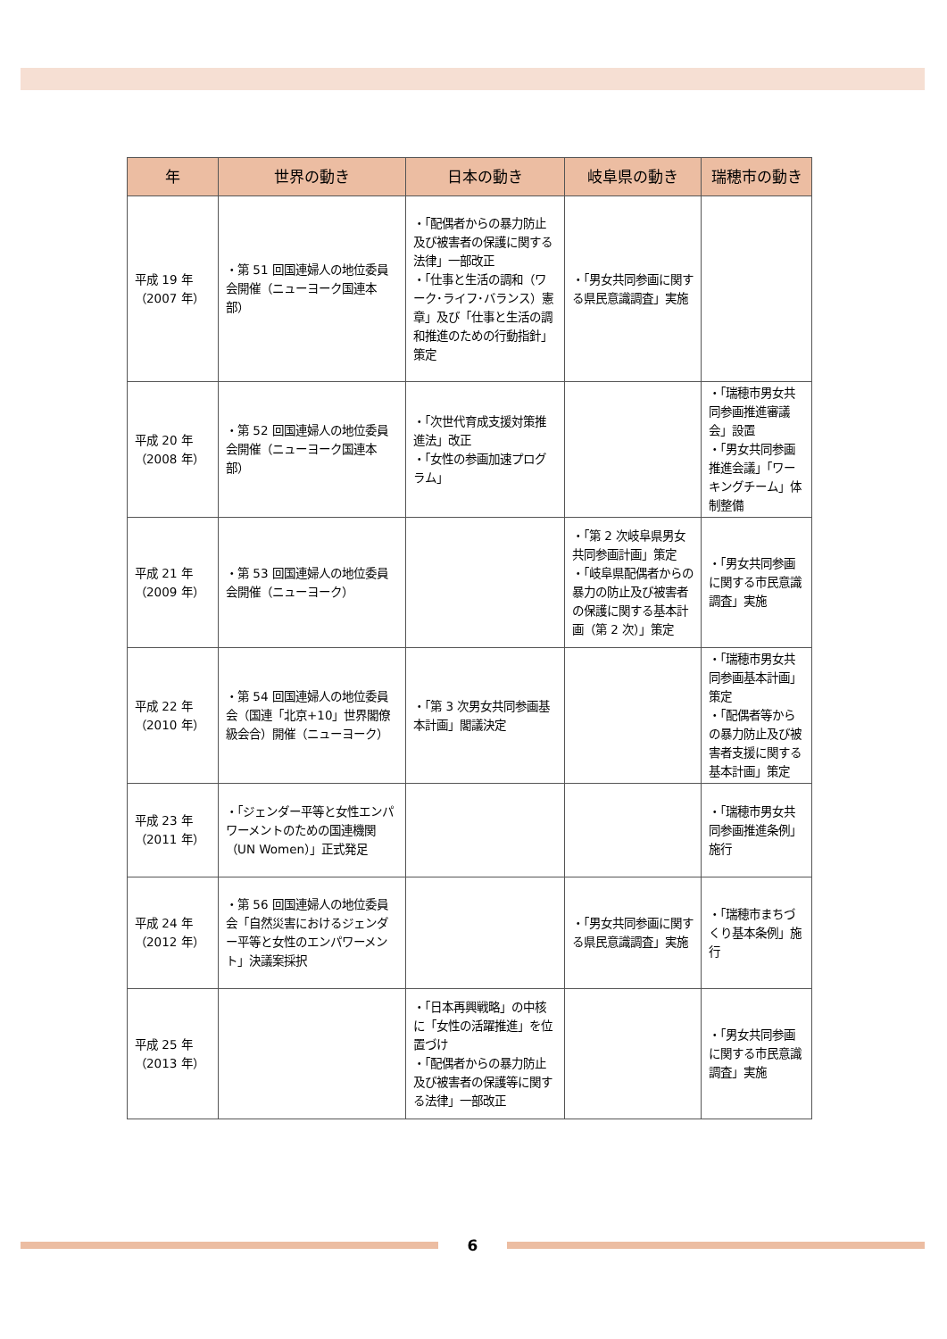| 年 | 世界の動き | 日本の動き | 岐阜県の動き | 瑞穂市の動き |
| --- | --- | --- | --- | --- |
| 平成 19 年 （2007 年） | ・第 51 回国連婦人の地位委員会開催（ニューヨーク国連本部） | ・「配偶者からの暴力防止及び被害者の保護に関する法律」一部改正 ・「仕事と生活の調和（ワーク･ライフ･バランス）憲章」及び「仕事と生活の調和推進のための行動指針」策定 | ・「男女共同参画に関する県民意識調査」実施 | |
| 平成 20 年 （2008 年） | ・第 52 回国連婦人の地位委員会開催（ニューヨーク国連本部） | ・「次世代育成支援対策推進法」改正 ・「女性の参画加速プログラム」 | | ・「瑞穂市男女共同参画推進審議会」設置 ・「男女共同参画推進会議」「ワーキングチーム」体制整備 |
| 平成 21 年 （2009 年） | ・第 53 回国連婦人の地位委員会開催（ニューヨーク） | | ・「第 2 次岐阜県男女共同参画計画」策定 ・「岐阜県配偶者からの暴力の防止及び被害者の保護に関する基本計画（第 2 次）」策定 | ・「男女共同参画に関する市民意識調査」実施 |
| 平成 22 年 （2010 年） | ・第 54 回国連婦人の地位委員会（国連「北京+10」世界閣僚級会合）開催（ニューヨーク） | ・「第 3 次男女共同参画基本計画」閣議決定 | | ・「瑞穂市男女共同参画基本計画」策定 ・「配偶者等からの暴力防止及び被害者支援に関する基本計画」策定 |
| 平成 23 年 （2011 年） | ・「ジェンダー平等と女性エンパワーメントのための国連機関（UN Women）」正式発足 | | | ・「瑞穂市男女共同参画推進条例」施行 |
| 平成 24 年 （2012 年） | ・第 56 回国連婦人の地位委員会「自然災害におけるジェンダー平等と女性のエンパワーメント」決議案採択 | | ・「男女共同参画に関する県民意識調査」実施 | ・「瑞穂市まちづくり基本条例」施行 |
| 平成 25 年 （2013 年） | | ・「日本再興戦略」の中核に「女性の活躍推進」を位置づけ ・「配偶者からの暴力防止及び被害者の保護等に関する法律」一部改正 | | ・「男女共同参画に関する市民意識調査」実施 |
6